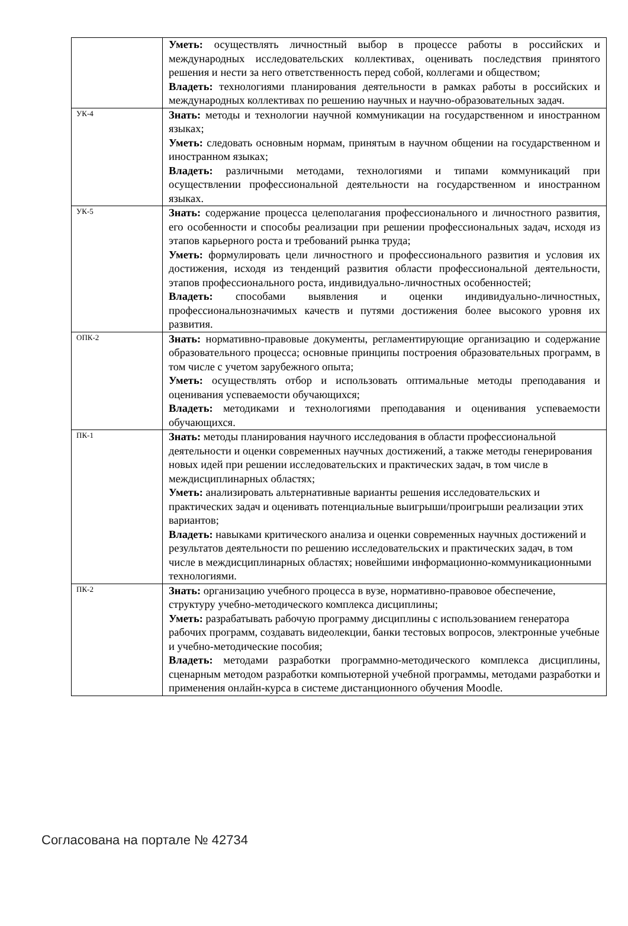| | Уметь: осуществлять личностный выбор в процессе работы в российских и международных исследовательских коллективах, оценивать последствия принятого решения и нести за него ответственность перед собой, коллегами и обществом; Владеть: технологиями планирования деятельности в рамках работы в российских и международных коллективах по решению научных и научно-образовательных задач. |
| УК-4 | Знать: методы и технологии научной коммуникации на государственном и иностранном языках; Уметь: следовать основным нормам, принятым в научном общении на государственном и иностранном языках; Владеть: различными методами, технологиями и типами коммуникаций при осуществлении профессиональной деятельности на государственном и иностранном языках. |
| УК-5 | Знать: содержание процесса целеполагания профессионального и личностного развития, его особенности и способы реализации при решении профессиональных задач, исходя из этапов карьерного роста и требований рынка труда; Уметь: формулировать цели личностного и профессионального развития и условия их достижения, исходя из тенденций развития области профессиональной деятельности, этапов профессионального роста, индивидуально-личностных особенностей; Владеть: способами выявления и оценки индивидуально-личностных, профессиональнозначимых качеств и путями достижения более высокого уровня их развития. |
| ОПК-2 | Знать: нормативно-правовые документы, регламентирующие организацию и содержание образовательного процесса; основные принципы построения образовательных программ, в том числе с учетом зарубежного опыта; Уметь: осуществлять отбор и использовать оптимальные методы преподавания и оценивания успеваемости обучающихся; Владеть: методиками и технологиями преподавания и оценивания успеваемости обучающихся. |
| ПК-1 | Знать: методы планирования научного исследования в области профессиональной деятельности и оценки современных научных достижений, а также методы генерирования новых идей при решении исследовательских и практических задач, в том числе в междисциплинарных областях; Уметь: анализировать альтернативные варианты решения исследовательских и практических задач и оценивать потенциальные выигрыши/проигрыши реализации этих вариантов; Владеть: навыками критического анализа и оценки современных научных достижений и результатов деятельности по решению исследовательских и практических задач, в том числе в междисциплинарных областях; новейшими информационно-коммуникационными технологиями. |
| ПК-2 | Знать: организацию учебного процесса в вузе, нормативно-правовое обеспечение, структуру учебно-методического комплекса дисциплины; Уметь: разрабатывать рабочую программу дисциплины с использованием генератора рабочих программ, создавать видеолекции, банки тестовых вопросов, электронные учебные и учебно-методические пособия; Владеть: методами разработки программно-методического комплекса дисциплины, сценарным методом разработки компьютерной учебной программы, методами разработки и применения онлайн-курса в системе дистанционного обучения Moodle. |
Согласована на портале № 42734